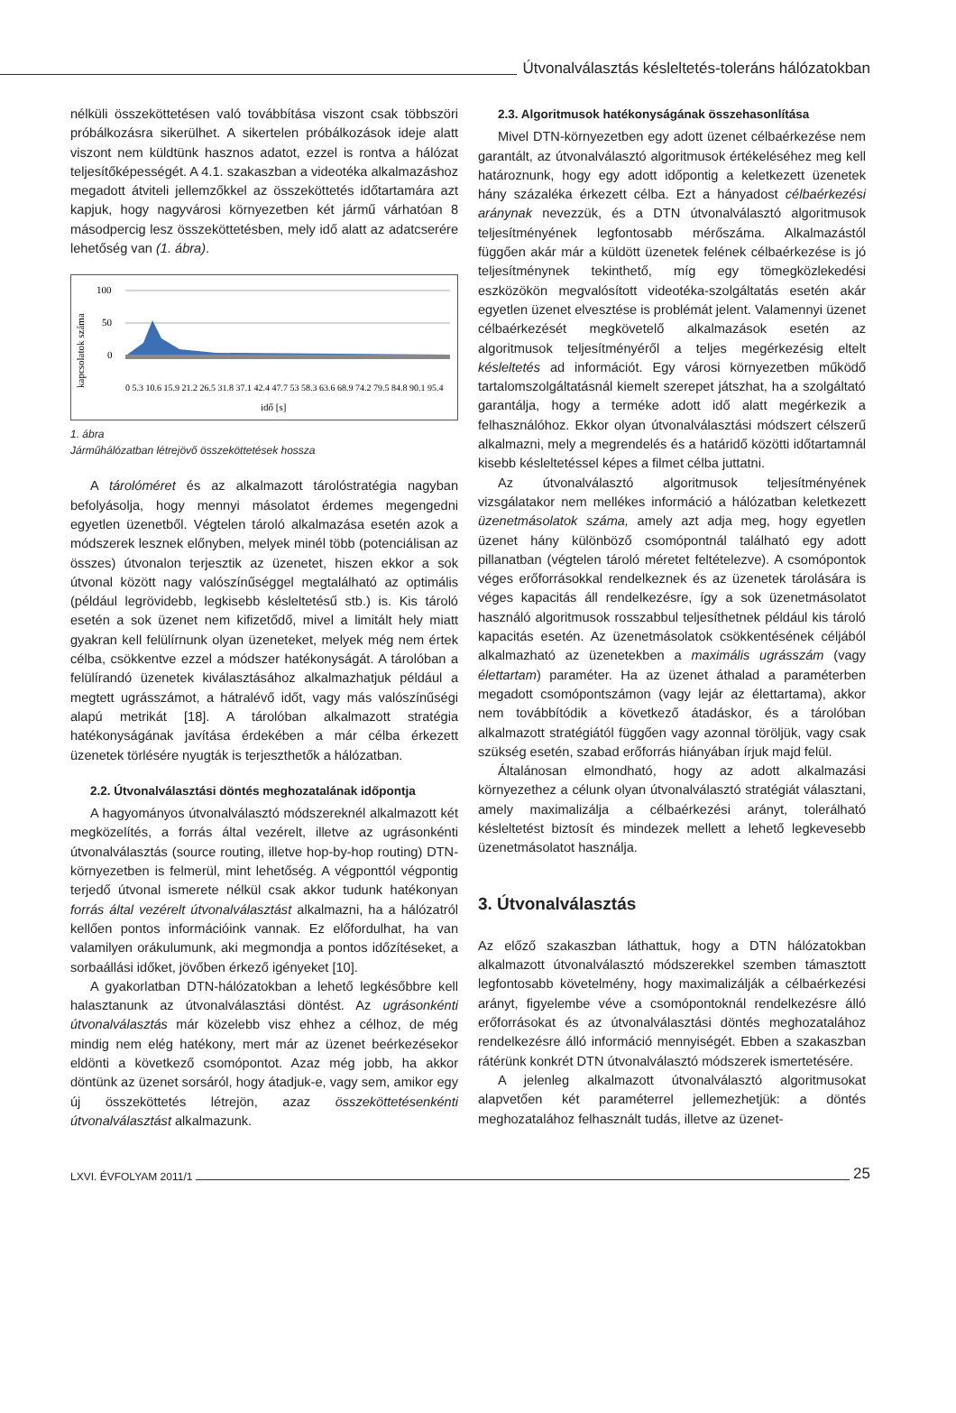Útvonalválasztás késleltetés-toleráns hálózatokban
nélküli összeköttetésen való továbbítása viszont csak többszöri próbálkozásra sikerülhet. A sikertelen próbálkozások ideje alatt viszont nem küldtünk hasznos adatot, ezzel is rontva a hálózat teljesítőképességét. A 4.1. szakaszban a videotéka alkalmazáshoz megadott átviteli jellemzőkkel az összeköttetés időtartamára azt kapjuk, hogy nagyvárosi környezetben két jármű várhatóan 8 másodpercig lesz összeköttetésben, mely idő alatt az adatcserére lehetőség van (1. ábra).
kapcsolatok száma
100
50
0
idő [s]
0 5.3 10.6 15.9 21.2 26.5 31.8 37.1 42.4 47.7 53 58.3 63.6 68.9 74.2 79.5 84.8 90.1 95.4
1. ábra
Járműhálózatban létrejövő összeköttetések hossza
A tárolóméret és az alkalmazott tárolóstratégia nagyban befolyásolja, hogy mennyi másolatot érdemes megengedni egyetlen üzenetből. Végtelen tároló alkalmazása esetén azok a módszerek lesznek előnyben, melyek minél több (potenciálisan az összes) útvonalon terjesztik az üzenetet, hiszen ekkor a sok útvonal között nagy valószínűséggel megtalálható az optimális (például legrövidebb, legkisebb késleltetésű stb.) is. Kis tároló esetén a sok üzenet nem kifizetődő, mivel a limitált hely miatt gyakran kell felülírnunk olyan üzeneteket, melyek még nem értek célba, csökkentve ezzel a módszer hatékonyságát. A tárolóban a felülírandó üzenetek kiválasztásához alkalmazhatjuk például a megtett ugrásszámot, a hátralévő időt, vagy más valószínűségi alapú metrikát [18]. A tárolóban alkalmazott stratégia hatékonyságának javítása érdekében a már célba érkezett üzenetek törlésére nyugták is terjeszthetők a hálózatban.
2.2. Útvonalválasztási döntés meghozatalának időpontja
A hagyományos útvonalválasztó módszereknél alkalmazott két megközelítés, a forrás által vezérelt, illetve az ugrásonkénti útvonalválasztás (source routing, illetve hop-by-hop routing) DTN-környezetben is felmerül, mint lehetőség. A végponttól végpontig terjedő útvonal ismerete nélkül csak akkor tudunk hatékonyan forrás által vezérelt útvonalválasztást alkalmazni, ha a hálózatról kellően pontos információink vannak. Ez előfordulhat, ha van valamilyen orákulumunk, aki megmondja a pontos időzítéseket, a sorbaállási időket, jövőben érkező igényeket [10].
A gyakorlatban DTN-hálózatokban a lehető legkésőbbre kell halasztanunk az útvonalválasztási döntést. Az ugrásonkénti útvonalválasztás már közelebb visz ehhez a célhoz, de még mindig nem elég hatékony, mert már az üzenet beérkezésekor eldönti a következő csomópontot. Azaz még jobb, ha akkor döntünk az üzenet sorsáról, hogy átadjuk-e, vagy sem, amikor egy új összeköttetés létrejön, azaz összeköttetésenkénti útvonalválasztást alkalmazunk.
2.3. Algoritmusok hatékonyságának összehasonlítása
Mivel DTN-környezetben egy adott üzenet célbaérkezése nem garantált, az útvonalválasztó algoritmusok értékeléséhez meg kell határoznunk, hogy egy adott időpontig a keletkezett üzenetek hány százaléka érkezett célba. Ezt a hányadost célbaérkezési aránynak nevezzük, és a DTN útvonalválasztó algoritmusok teljesítményének legfontosabb mérőszáma. Alkalmazástól függően akár már a küldött üzenetek felének célbaérkezése is jó teljesítménynek tekinthető, míg egy tömegközlekedési eszközökön megvalósított videotéka-szolgáltatás esetén akár egyetlen üzenet elvesztése is problémát jelent. Valamennyi üzenet célbaérkezését megkövetelő alkalmazások esetén az algoritmusok teljesítményéről a teljes megérkezésig eltelt késleltetés ad információt. Egy városi környezetben működő tartalomszolgáltatásnál kiemelt szerepet játszhat, ha a szolgáltató garantálja, hogy a terméke adott idő alatt megérkezik a felhasználóhoz. Ekkor olyan útvonalválasztási módszert célszerű alkalmazni, mely a megrendelés és a határidő közötti időtartamnál kisebb késleltetéssel képes a filmet célba juttatni.
Az útvonalválasztó algoritmusok teljesítményének vizsgálatakor nem mellékes információ a hálózatban keletkezett üzenetmásolatok száma, amely azt adja meg, hogy egyetlen üzenet hány különböző csomópontnál található egy adott pillanatban (végtelen tároló méretet feltételezve). A csomópontok véges erőforrásokkal rendelkeznek és az üzenetek tárolására is véges kapacitás áll rendelkezésre, így a sok üzenetmásolatot használó algoritmusok rosszabbul teljesíthetnek például kis tároló kapacitás esetén. Az üzenetmásolatok csökkentésének céljából alkalmazható az üzenetekben a maximális ugrásszám (vagy élettartam) paraméter. Ha az üzenet áthalad a paraméterben megadott csomópontszámon (vagy lejár az élettartama), akkor nem továbbítódik a következő átadáskor, és a tárolóban alkalmazott stratégiától függően vagy azonnal töröljük, vagy csak szükség esetén, szabad erőforrás hiányában írjuk majd felül.
Általánosan elmondható, hogy az adott alkalmazási környezethez a célunk olyan útvonalválasztó stratégiát választani, amely maximalizálja a célbaérkezési arányt, tolerálható késleltetést biztosít és mindezek mellett a lehető legkevesebb üzenetmásolatot használja.
3. Útvonalválasztás
Az előző szakaszban láthattuk, hogy a DTN hálózatokban alkalmazott útvonalválasztó módszerekkel szemben támasztott legfontosabb követelmény, hogy maximalizálják a célbaérkezési arányt, figyelembe véve a csomópontoknál rendelkezésre álló erőforrásokat és az útvonalválasztási döntés meghozatalához rendelkezésre álló információ mennyiségét. Ebben a szakaszban rátérünk konkrét DTN útvonalválasztó módszerek ismertetésére.
A jelenleg alkalmazott útvonalválasztó algoritmusokat alapvetően két paraméterrel jellemezhetjük: a döntés meghozatalához felhasznált tudás, illetve az üzenet-
LXVI. ÉVFOLYAM 2011/1
25